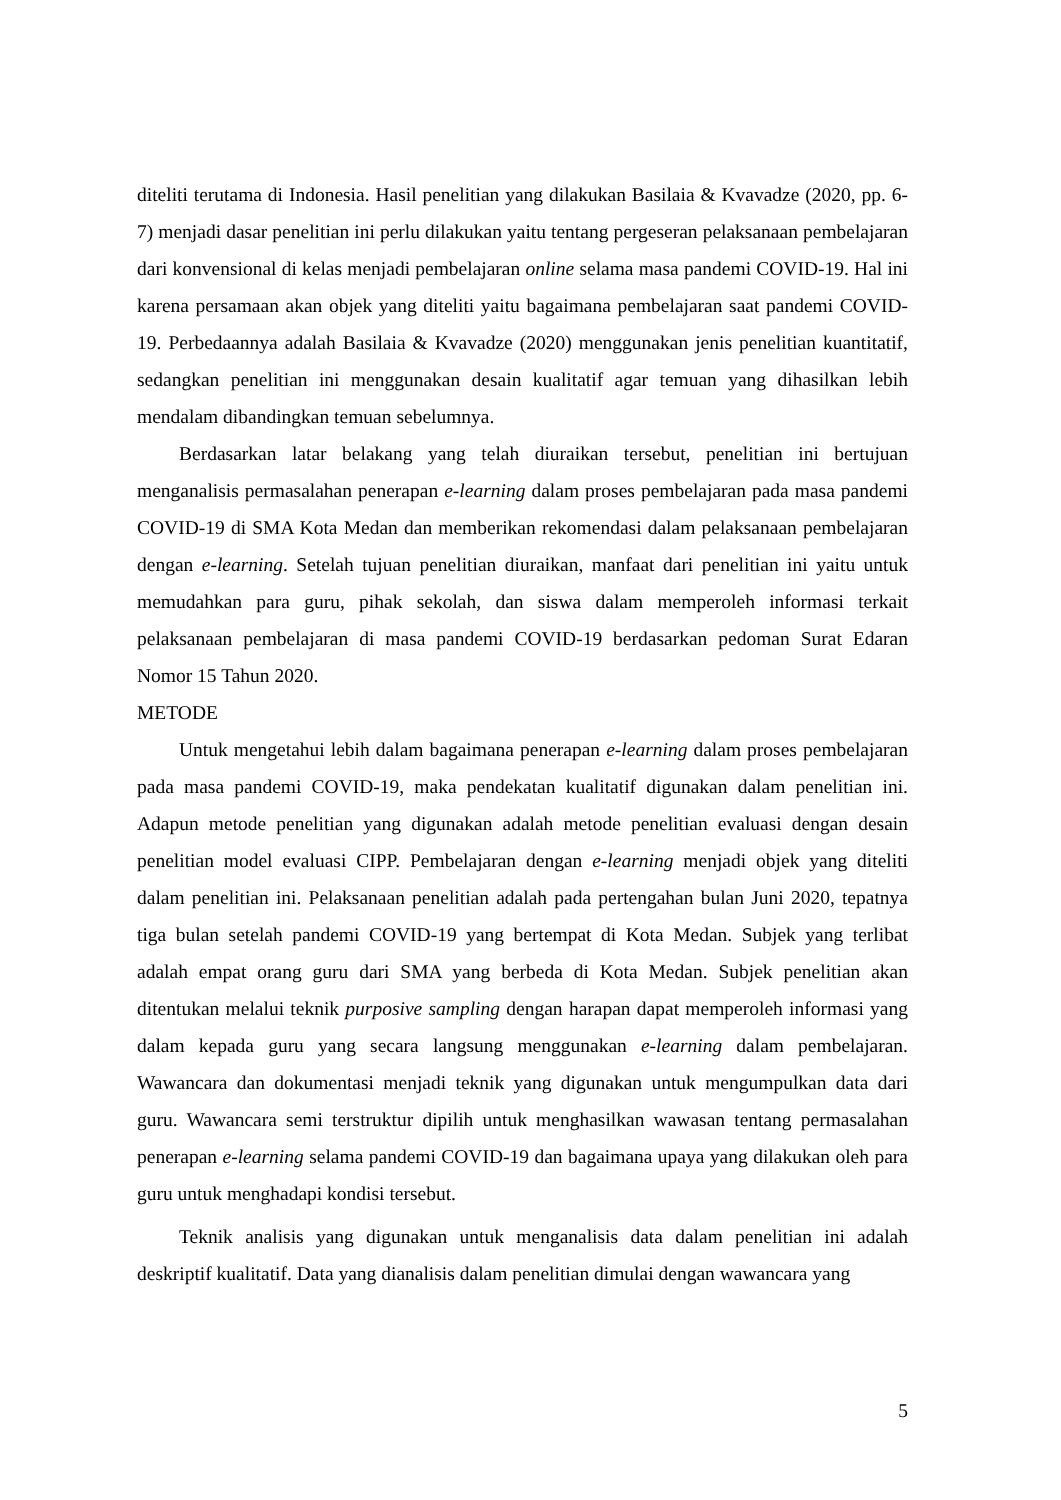diteliti terutama di Indonesia. Hasil penelitian yang dilakukan Basilaia & Kvavadze (2020, pp. 6-7) menjadi dasar penelitian ini perlu dilakukan yaitu tentang pergeseran pelaksanaan pembelajaran dari konvensional di kelas menjadi pembelajaran online selama masa pandemi COVID-19. Hal ini karena persamaan akan objek yang diteliti yaitu bagaimana pembelajaran saat pandemi COVID-19. Perbedaannya adalah Basilaia & Kvavadze (2020) menggunakan jenis penelitian kuantitatif, sedangkan penelitian ini menggunakan desain kualitatif agar temuan yang dihasilkan lebih mendalam dibandingkan temuan sebelumnya.
Berdasarkan latar belakang yang telah diuraikan tersebut, penelitian ini bertujuan menganalisis permasalahan penerapan e-learning dalam proses pembelajaran pada masa pandemi COVID-19 di SMA Kota Medan dan memberikan rekomendasi dalam pelaksanaan pembelajaran dengan e-learning. Setelah tujuan penelitian diuraikan, manfaat dari penelitian ini yaitu untuk memudahkan para guru, pihak sekolah, dan siswa dalam memperoleh informasi terkait pelaksanaan pembelajaran di masa pandemi COVID-19 berdasarkan pedoman Surat Edaran Nomor 15 Tahun 2020.
METODE
Untuk mengetahui lebih dalam bagaimana penerapan e-learning dalam proses pembelajaran pada masa pandemi COVID-19, maka pendekatan kualitatif digunakan dalam penelitian ini. Adapun metode penelitian yang digunakan adalah metode penelitian evaluasi dengan desain penelitian model evaluasi CIPP. Pembelajaran dengan e-learning menjadi objek yang diteliti dalam penelitian ini. Pelaksanaan penelitian adalah pada pertengahan bulan Juni 2020, tepatnya tiga bulan setelah pandemi COVID-19 yang bertempat di Kota Medan. Subjek yang terlibat adalah empat orang guru dari SMA yang berbeda di Kota Medan. Subjek penelitian akan ditentukan melalui teknik purposive sampling dengan harapan dapat memperoleh informasi yang dalam kepada guru yang secara langsung menggunakan e-learning dalam pembelajaran. Wawancara dan dokumentasi menjadi teknik yang digunakan untuk mengumpulkan data dari guru. Wawancara semi terstruktur dipilih untuk menghasilkan wawasan tentang permasalahan penerapan e-learning selama pandemi COVID-19 dan bagaimana upaya yang dilakukan oleh para guru untuk menghadapi kondisi tersebut.
Teknik analisis yang digunakan untuk menganalisis data dalam penelitian ini adalah deskriptif kualitatif. Data yang dianalisis dalam penelitian dimulai dengan wawancara yang
5